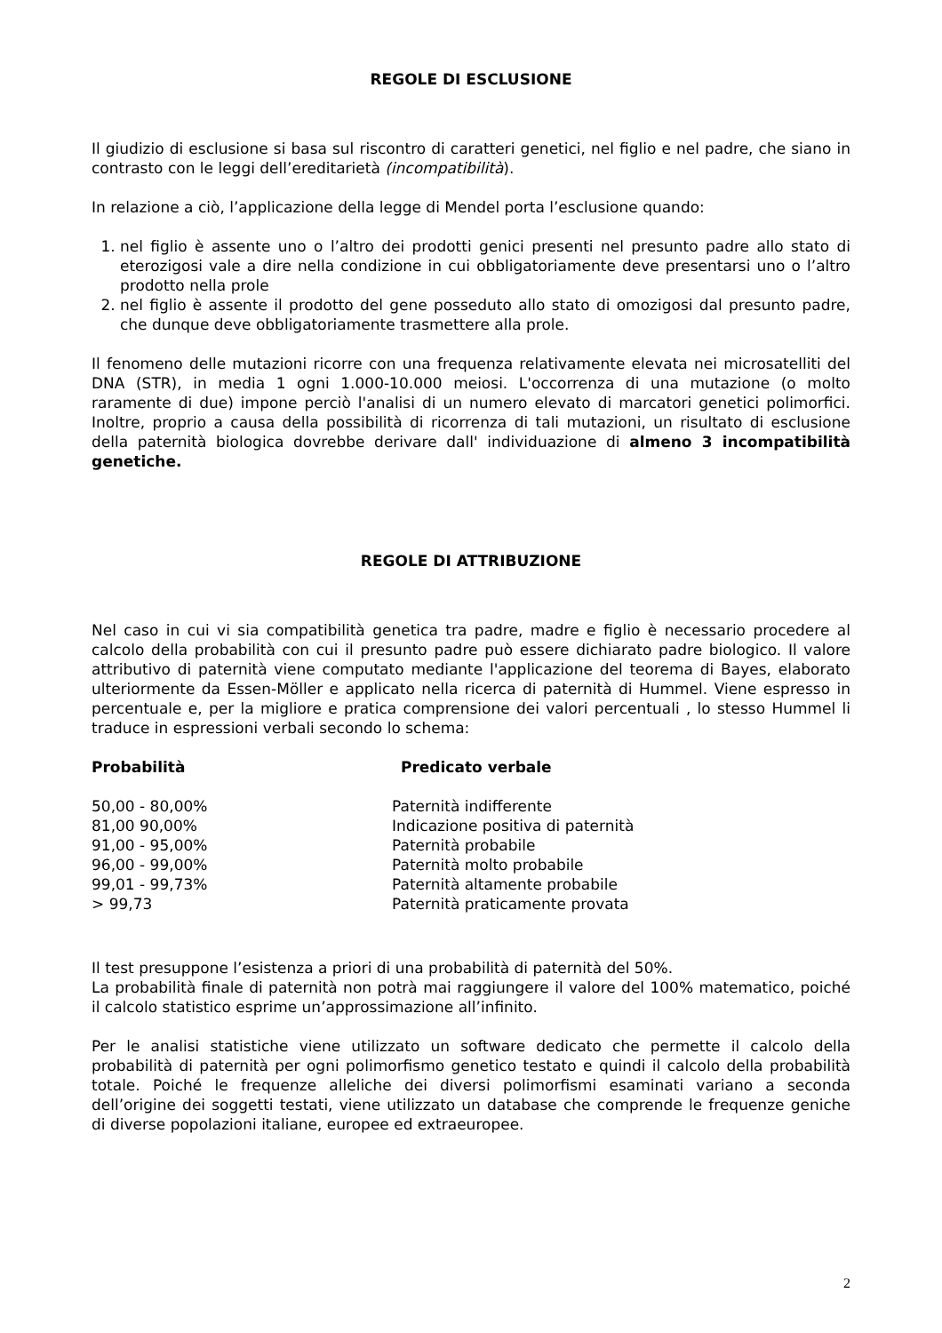REGOLE DI ESCLUSIONE
Il giudizio di esclusione si basa sul riscontro di caratteri genetici, nel figlio e nel padre, che siano in contrasto con le leggi dell’ereditarietà (incompatibilità).
In relazione a ciò, l’applicazione della legge di Mendel porta l’esclusione quando:
1. nel figlio è assente uno o l’altro dei prodotti genici presenti nel presunto padre allo stato di eterozigosi vale a dire nella condizione in cui obbligatoriamente deve presentarsi uno o l’altro prodotto nella prole
2. nel figlio è assente il prodotto del gene posseduto allo stato di omozigosi dal presunto padre, che dunque deve obbligatoriamente trasmettere alla prole.
Il fenomeno delle mutazioni ricorre con una frequenza relativamente elevata nei microsatelliti del DNA (STR), in media 1 ogni 1.000-10.000 meiosi. L'occorrenza di una mutazione (o molto raramente di due) impone perciò l'analisi di un numero elevato di marcatori genetici polimorfici. Inoltre, proprio a causa della possibilità di ricorrenza di tali mutazioni, un risultato di esclusione della paternità biologica dovrebbe derivare dall' individuazione di almeno 3 incompatibilità genetiche.
REGOLE DI ATTRIBUZIONE
Nel caso in cui vi sia compatibilità genetica tra padre, madre e figlio è necessario procedere al calcolo della probabilità con cui il presunto padre può essere dichiarato padre biologico. Il valore attributivo di paternità viene computato mediante l'applicazione del teorema di Bayes, elaborato ulteriormente da Essen-Möller e applicato nella ricerca di paternità di Hummel. Viene espresso in percentuale e, per la migliore e pratica comprensione dei valori percentuali , lo stesso Hummel li traduce in espressioni verbali secondo lo schema:
| Probabilità | Predicato verbale |
| --- | --- |
| 50,00 - 80,00% | Paternità indifferente |
| 81,00 90,00% | Indicazione positiva di paternità |
| 91,00 - 95,00% | Paternità probabile |
| 96,00 - 99,00% | Paternità molto probabile |
| 99,01 - 99,73% | Paternità altamente probabile |
| > 99,73 | Paternità praticamente provata |
Il test presuppone l’esistenza a priori di una probabilità di paternità del 50%.
La probabilità finale di paternità non potrà mai raggiungere il valore del 100% matematico, poiché il calcolo statistico esprime un’approssimazione all’infinito.
Per le analisi statistiche viene utilizzato un software dedicato che permette il calcolo della probabilità di paternità per ogni polimorfismo genetico testato e quindi il calcolo della probabilità totale. Poiché le frequenze alleliche dei diversi polimorfismi esaminati variano a seconda dell’origine dei soggetti testati, viene utilizzato un database che comprende le frequenze geniche di diverse popolazioni italiane, europee ed extraeuropee.
2